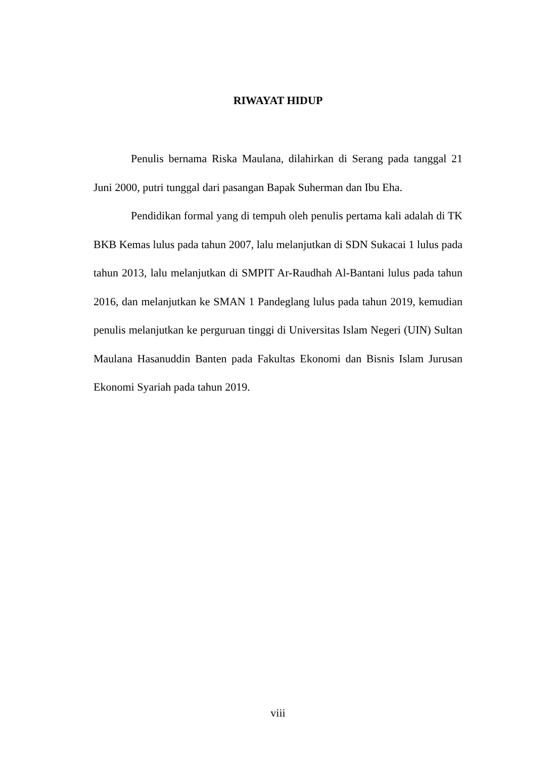RIWAYAT HIDUP
Penulis bernama Riska Maulana, dilahirkan di Serang pada tanggal 21 Juni 2000, putri tunggal dari pasangan Bapak Suherman dan Ibu Eha.
Pendidikan formal yang di tempuh oleh penulis pertama kali adalah di TK BKB Kemas lulus pada tahun 2007, lalu melanjutkan di SDN Sukacai 1 lulus pada tahun 2013, lalu melanjutkan di SMPIT Ar-Raudhah Al-Bantani lulus pada tahun 2016, dan melanjutkan ke SMAN 1 Pandeglang lulus pada tahun 2019, kemudian penulis melanjutkan ke perguruan tinggi di Universitas Islam Negeri (UIN) Sultan Maulana Hasanuddin Banten pada Fakultas Ekonomi dan Bisnis Islam Jurusan Ekonomi Syariah pada tahun 2019.
viii